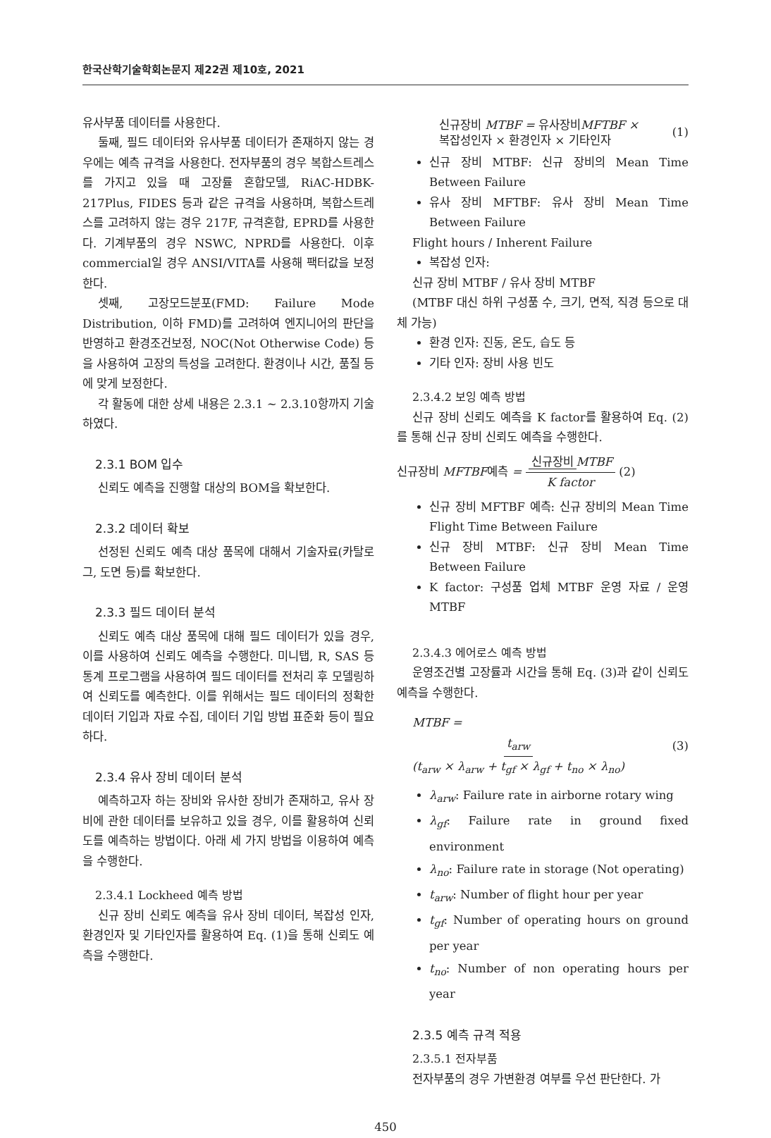한국산학기술학회논문지 제22권 제10호, 2021
유사부품 데이터를 사용한다.
둘째, 필드 데이터와 유사부품 데이터가 존재하지 않는 경우에는 예측 규격을 사용한다. 전자부품의 경우 복합스트레스를 가지고 있을 때 고장률 혼합모델, RiAC-HDBK-217Plus, FIDES 등과 같은 규격을 사용하며, 복합스트레스를 고려하지 않는 경우 217F, 규격혼합, EPRD를 사용한다. 기계부품의 경우 NSWC, NPRD를 사용한다. 이후 commercial일 경우 ANSI/VITA를 사용해 팩터값을 보정한다.
셋째, 고장모드분포(FMD: Failure Mode Distribution, 이하 FMD)를 고려하여 엔지니어의 판단을 반영하고 환경조건보정, NOC(Not Otherwise Code) 등을 사용하여 고장의 특성을 고려한다. 환경이나 시간, 품질 등에 맞게 보정한다.
각 활동에 대한 상세 내용은 2.3.1 ~ 2.3.10항까지 기술하였다.
2.3.1 BOM 입수
신뢰도 예측을 진행할 대상의 BOM을 확보한다.
2.3.2 데이터 확보
선정된 신뢰도 예측 대상 품목에 대해서 기술자료(카탈로그, 도면 등)를 확보한다.
2.3.3 필드 데이터 분석
신뢰도 예측 대상 품목에 대해 필드 데이터가 있을 경우, 이를 사용하여 신뢰도 예측을 수행한다. 미니탭, R, SAS 등 통계 프로그램을 사용하여 필드 데이터를 전처리 후 모델링하여 신뢰도를 예측한다. 이를 위해서는 필드 데이터의 정확한 데이터 기입과 자료 수집, 데이터 기입 방법 표준화 등이 필요하다.
2.3.4 유사 장비 데이터 분석
예측하고자 하는 장비와 유사한 장비가 존재하고, 유사 장비에 관한 데이터를 보유하고 있을 경우, 이를 활용하여 신뢰도를 예측하는 방법이다. 아래 세 가지 방법을 이용하여 예측을 수행한다.
2.3.4.1 Lockheed 예측 방법
신규 장비 신뢰도 예측을 유사 장비 데이터, 복잡성 인자, 환경인자 및 기타인자를 활용하여 Eq. (1)을 통해 신뢰도 예측을 수행한다.
신규장비 MTBF = 유사장비MFTBF ×
복잡성인자 × 환경인자 × 기타인자 (1)
신규 장비 MTBF: 신규 장비의 Mean Time Between Failure
유사 장비 MFTBF: 유사 장비 Mean Time Between Failure
Flight hours / Inherent Failure
복잡성 인자:
신규 장비 MTBF / 유사 장비 MTBF
(MTBF 대신 하위 구성품 수, 크기, 면적, 직경 등으로 대체 가능)
환경 인자: 진동, 온도, 습도 등
기타 인자: 장비 사용 빈도
2.3.4.2 보잉 예측 방법
신규 장비 신뢰도 예측을 K factor를 활용하여 Eq. (2)를 통해 신규 장비 신뢰도 예측을 수행한다.
신규장비 MFTBF예측 = 신규장비 MTBF K factor (2)
신규 장비 MFTBF 예측: 신규 장비의 Mean Time Flight Time Between Failure
신규 장비 MTBF: 신규 장비 Mean Time Between Failure
K factor: 구성품 업체 MTBF 운영 자료 / 운영 MTBF
2.3.4.3 에어로스 예측 방법
운영조건별 고장률과 시간을 통해 Eq. (3)과 같이 신뢰도 예측을 수행한다.
MTBF = t<sub>arw</sub> (t<sub>arw</sub> × λ<sub>arw</sub> + t<sub>gf</sub> × λ<sub>gf</sub> + t<sub>no</sub> × λ<sub>no</sub>) (3)
λ<sub>arw</sub>: Failure rate in airborne rotary wing
λ<sub>gf</sub>: Failure rate in ground fixed environment
λ<sub>no</sub>: Failure rate in storage (Not operating)
t<sub>arw</sub>: Number of flight hour per year
t<sub>gf</sub>: Number of operating hours on ground per year
t<sub>no</sub>: Number of non operating hours per year
2.3.5 예측 규격 적용
2.3.5.1 전자부품
전자부품의 경우 가변환경 여부를 우선 판단한다. 가
450